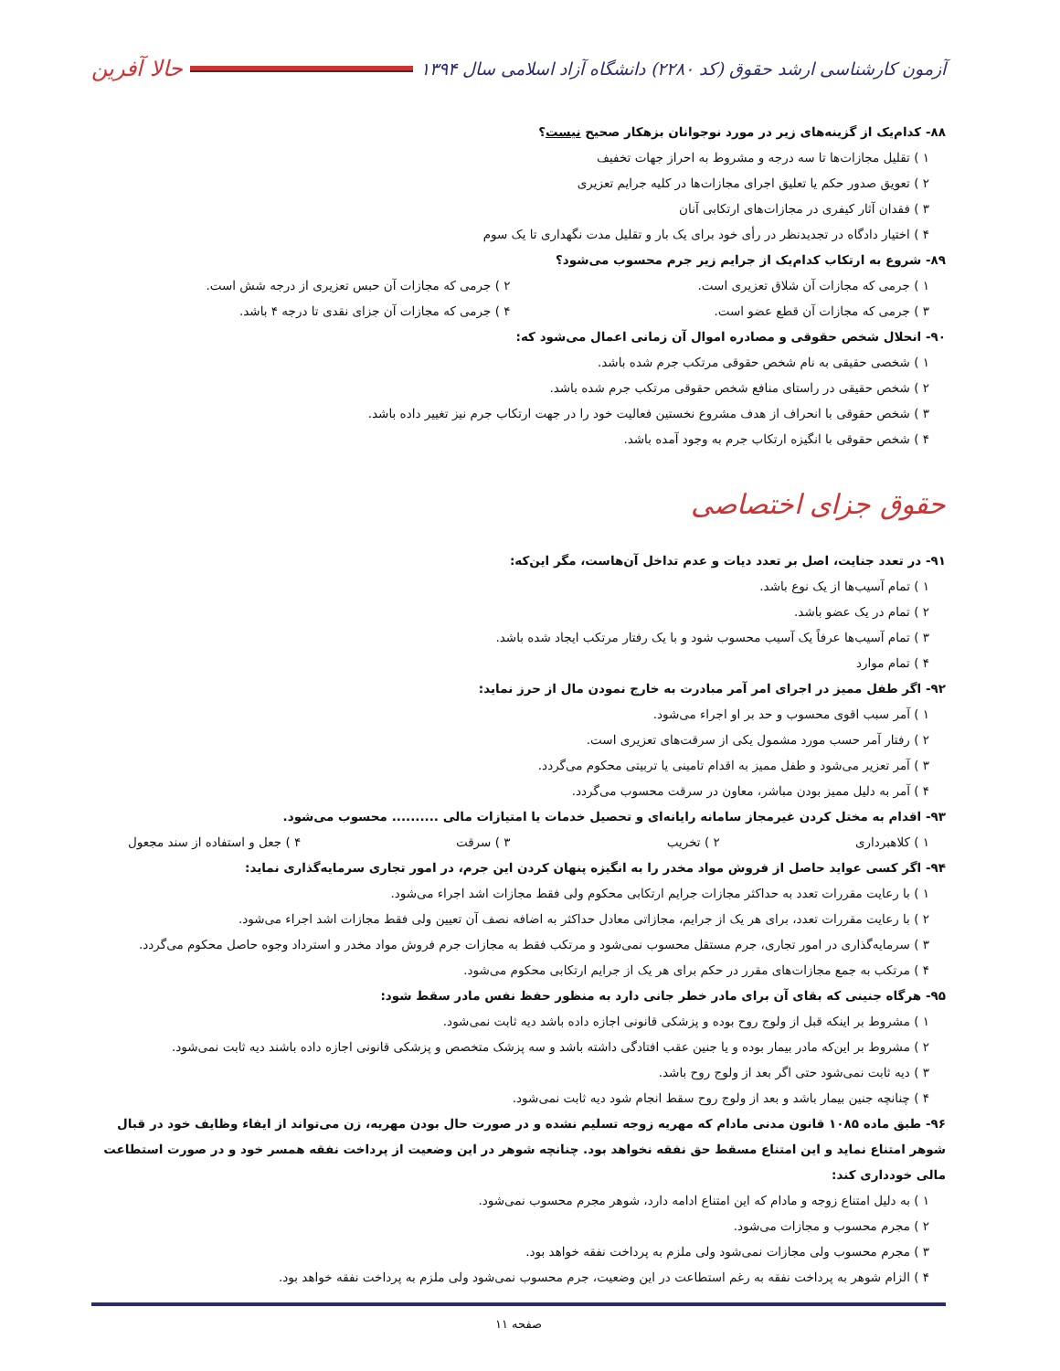آزمون کارشناسی ارشد حقوق (کد ۲۲۸۰) دانشگاه آزاد اسلامی سال ۱۳۹۴ حالا آفرین
۸۸- کدام‌یک از گزینه‌های زیر در مورد نوجوانان بزهکار صحیح نیست؟
۱ ) تقلیل مجازات‌ها تا سه درجه و مشروط به احراز جهات تخفیف
۲ ) تعویق صدور حکم یا تعلیق اجرای مجازات‌ها در کلیه جرایم تعزیری
۳ ) فقدان آثار کیفری در مجازات‌های ارتکابی آنان
۴ ) اختیار دادگاه در تجدیدنظر در رأی خود برای یک بار و تقلیل مدت نگهداری تا یک سوم
۸۹- شروع به ارتکاب کدام‌یک از جرایم زیر جرم محسوب می‌شود؟
۱ ) جرمی که مجازات آن شلاق تعزیری است. ۲ ) جرمی که مجازات آن حبس تعزیری از درجه شش است.
۳ ) جرمی که مجازات آن قطع عضو است. ۴ ) جرمی که مجازات آن جزای نقدی تا درجه ۴ باشد.
۹۰- انحلال شخص حقوقی و مصادره اموال آن زمانی اعمال می‌شود که:
۱ ) شخصی حقیقی به نام شخص حقوقی مرتکب جرم شده باشد.
۲ ) شخص حقیقی در راستای منافع شخص حقوقی مرتکب جرم شده باشد.
۳ ) شخص حقوقی با انحراف از هدف مشروع نخستین فعالیت خود را در جهت ارتکاب جرم نیز تغییر داده باشد.
۴ ) شخص حقوقی با انگیزه ارتکاب جرم به وجود آمده باشد.
حقوق جزای اختصاصی
۹۱- در تعدد جنایت، اصل بر تعدد دیات و عدم تداخل آن‌هاست، مگر این‌که:
۱ ) تمام آسیب‌ها از یک نوع باشد.
۲ ) تمام در یک عضو باشد.
۳ ) تمام آسیب‌ها عرفاً یک آسیب محسوب شود و با یک رفتار مرتکب ایجاد شده باشد.
۴ ) تمام موارد
۹۲- اگر طفل ممیز در اجرای امر آمر مبادرت به خارج نمودن مال از حرز نماید:
۱ ) آمر سبب اقوی محسوب و حد بر او اجراء می‌شود.
۲ ) رفتار آمر حسب مورد مشمول یکی از سرقت‌های تعزیری است.
۳ ) آمر تعزیر می‌شود و طفل ممیز به اقدام تامینی یا تربیتی محکوم می‌گردد.
۴ ) آمر به دلیل ممیز بودن مباشر، معاون در سرقت محسوب می‌گردد.
۹۳- اقدام به مختل کردن غیرمجاز سامانه رایانه‌ای و تحصیل خدمات یا امتیازات مالی .......... محسوب می‌شود.
۱ ) کلاهبرداری ۲ ) تخریب ۳ ) سرقت ۴ ) جعل و استفاده از سند مجعول
۹۴- اگر کسی عواید حاصل از فروش مواد مخدر را به انگیزه پنهان کردن این جرم، در امور تجاری سرمایه‌گذاری نماید:
۱ ) با رعایت مقررات تعدد به حداکثر مجازات جرایم ارتکابی محکوم ولی فقط مجازات اشد اجراء می‌شود.
۲ ) با رعایت مقررات تعدد، برای هر یک از جرایم، مجازاتی معادل حداکثر به اضافه نصف آن تعیین ولی فقط مجازات اشد اجراء می‌شود.
۳ ) سرمایه‌گذاری در امور تجاری، جرم مستقل محسوب نمی‌شود و مرتکب فقط به مجازات جرم فروش مواد مخدر و استرداد وجوه حاصل محکوم می‌گردد.
۴ ) مرتکب به جمع مجازات‌های مقرر در حکم برای هر یک از جرایم ارتکابی محکوم می‌شود.
۹۵- هرگاه جنینی که بقای آن برای مادر خطر جانی دارد به منظور حفظ نفس مادر سقط شود:
۱ ) مشروط بر اینکه قبل از ولوج روح بوده و پزشکی قانونی اجازه داده باشد دیه ثابت نمی‌شود.
۲ ) مشروط بر این‌که مادر بیمار بوده و یا جنین عقب افتادگی داشته باشد و سه پزشک متخصص و پزشکی قانونی اجازه داده باشند دیه ثابت نمی‌شود.
۳ ) دیه ثابت نمی‌شود حتی اگر بعد از ولوج روح باشد.
۴ ) چنانچه جنین بیمار باشد و بعد از ولوج روح سقط انجام شود دیه ثابت نمی‌شود.
۹۶- طبق ماده ۱۰۸۵ قانون مدنی مادام که مهریه زوجه تسلیم نشده و در صورت حال بودن مهریه، زن می‌تواند از ایفاء وظایف خود در قبال شوهر امتناع نماید و این امتناع مسقط حق نفقه نخواهد بود. چنانچه شوهر در این وضعیت از پرداخت نفقه همسر خود و در صورت استطاعت مالی خودداری کند:
۱ ) به دلیل امتناع زوجه و مادام که این امتناع ادامه دارد، شوهر مجرم محسوب نمی‌شود.
۲ ) مجرم محسوب و مجازات می‌شود.
۳ ) مجرم محسوب ولی مجازات نمی‌شود ولی ملزم به پرداخت نفقه خواهد بود.
۴ ) الزام شوهر به پرداخت نفقه به رغم استطاعت در این وضعیت، جرم محسوب نمی‌شود ولی ملزم به پرداخت نفقه خواهد بود.
صفحه ۱۱